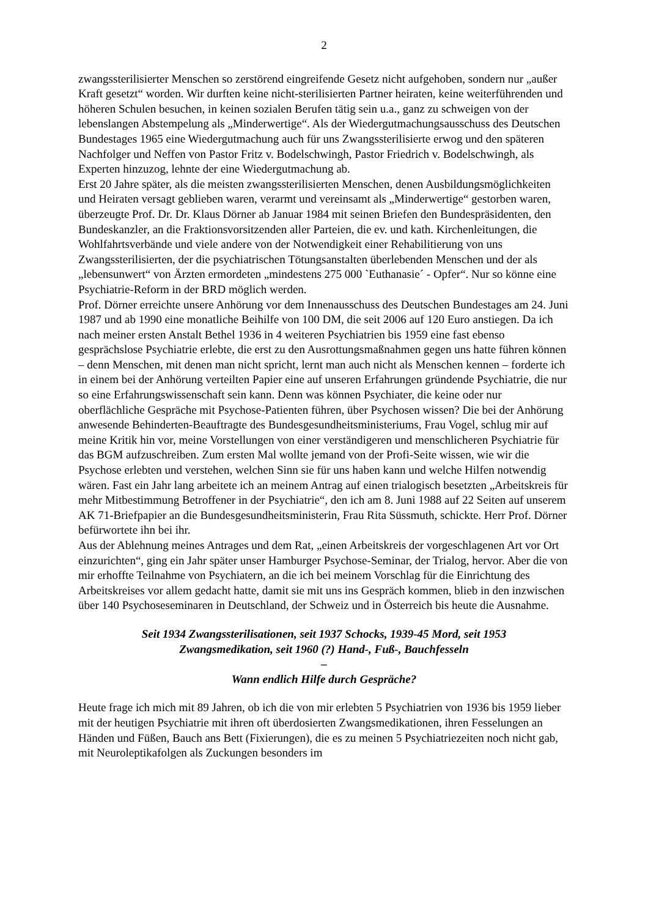2
zwangssterilisierter Menschen so zerstörend eingreifende Gesetz nicht aufgehoben, sondern nur „außer Kraft gesetzt“ worden. Wir durften keine nicht-sterilisierten Partner heiraten, keine weiterführenden und höheren Schulen besuchen, in keinen sozialen Berufen tätig sein u.a., ganz zu schweigen von der lebenslangen Abstempelung als „Minderwertige“. Als der Wiedergutmachungsausschuss des Deutschen Bundestages 1965 eine Wiedergutmachung auch für uns Zwangssterilisierte erwog und den späteren Nachfolger und Neffen von Pastor Fritz v. Bodelschwingh, Pastor Friedrich v. Bodelschwingh, als Experten hinzuzog, lehnte der eine Wiedergutmachung ab.
Erst 20 Jahre später, als die meisten zwangssterilisierten Menschen, denen Ausbildungsmöglichkeiten und Heiraten versagt geblieben waren, verarmt und vereinsamt als „Minderwertige“ gestorben waren, überzeugte Prof. Dr. Dr. Klaus Dörner ab Januar 1984 mit seinen Briefen den Bundespräsidenten, den Bundeskanzler, an die Fraktionsvorsitzenden aller Parteien, die ev. und kath. Kirchenleitungen, die Wohlfahrtsverbände und viele andere von der Notwendigkeit einer Rehabilitierung von uns Zwangssterilisierten, der die psychiatrischen Tötungsanstalten überlebenden Menschen und der als „lebensunwert“ von Ärzten ermordeten „mindestens 275 000 `Euthanasie´ - Opfer“. Nur so könne eine Psychiatrie-Reform in der BRD möglich werden.
Prof. Dörner erreichte unsere Anhörung vor dem Innenausschuss des Deutschen Bundestages am 24. Juni 1987 und ab 1990 eine monatliche Beihilfe von 100 DM, die seit 2006 auf 120 Euro anstiegen. Da ich nach meiner ersten Anstalt Bethel 1936 in 4 weiteren Psychiatrien bis 1959 eine fast ebenso gesprächslose Psychiatrie erlebte, die erst zu den Ausrottungsmaßnahmen gegen uns hatte führen können – denn Menschen, mit denen man nicht spricht, lernt man auch nicht als Menschen kennen – forderte ich in einem bei der Anhörung verteilten Papier eine auf unseren Erfahrungen gründende Psychiatrie, die nur so eine Erfahrungswissenschaft sein kann. Denn was können Psychiater, die keine oder nur oberflächliche Gespräche mit Psychose-Patienten führen, über Psychosen wissen? Die bei der Anhörung anwesende Behinderten-Beauftragte des Bundesgesundheitsministeriums, Frau Vogel, schlug mir auf meine Kritik hin vor, meine Vorstellungen von einer verständigeren und menschlicheren Psychiatrie für das BGM aufzuschreiben. Zum ersten Mal wollte jemand von der Profi-Seite wissen, wie wir die Psychose erlebten und verstehen, welchen Sinn sie für uns haben kann und welche Hilfen notwendig wären. Fast ein Jahr lang arbeitete ich an meinem Antrag auf einen trialogisch besetzten „Arbeitskreis für mehr Mitbestimmung Betroffener in der Psychiatrie“, den ich am 8. Juni 1988 auf 22 Seiten auf unserem AK 71-Briefpapier an die Bundesgesundheitsministerin, Frau Rita Süssmuth, schickte. Herr Prof. Dörner befürwortete ihn bei ihr.
Aus der Ablehnung meines Antrages und dem Rat, „einen Arbeitskreis der vorgeschlagenen Art vor Ort einzurichten“, ging ein Jahr später unser Hamburger Psychose-Seminar, der Trialog, hervor. Aber die von mir erhoffte Teilnahme von Psychiatern, an die ich bei meinem Vorschlag für die Einrichtung des Arbeitskreises vor allem gedacht hatte, damit sie mit uns ins Gespräch kommen, blieb in den inzwischen über 140 Psychoseseminaren in Deutschland, der Schweiz und in Österreich bis heute die Ausnahme.
Seit 1934 Zwangssterilisationen, seit 1937 Schocks, 1939-45 Mord, seit 1953
Zwangsmedikation, seit 1960 (?) Hand-, Fuß-, Bauchfesseln
–
Wann endlich Hilfe durch Gespräche?
Heute frage ich mich mit 89 Jahren, ob ich die von mir erlebten 5 Psychiatrien von 1936 bis 1959 lieber mit der heutigen Psychiatrie mit ihren oft überdosierten Zwangsmedikationen, ihren Fesselungen an Händen und Füßen, Bauch ans Bett (Fixierungen), die es zu meinen 5 Psychiatriezeiten noch nicht gab, mit Neuroleptikafolgen als Zuckungen besonders im